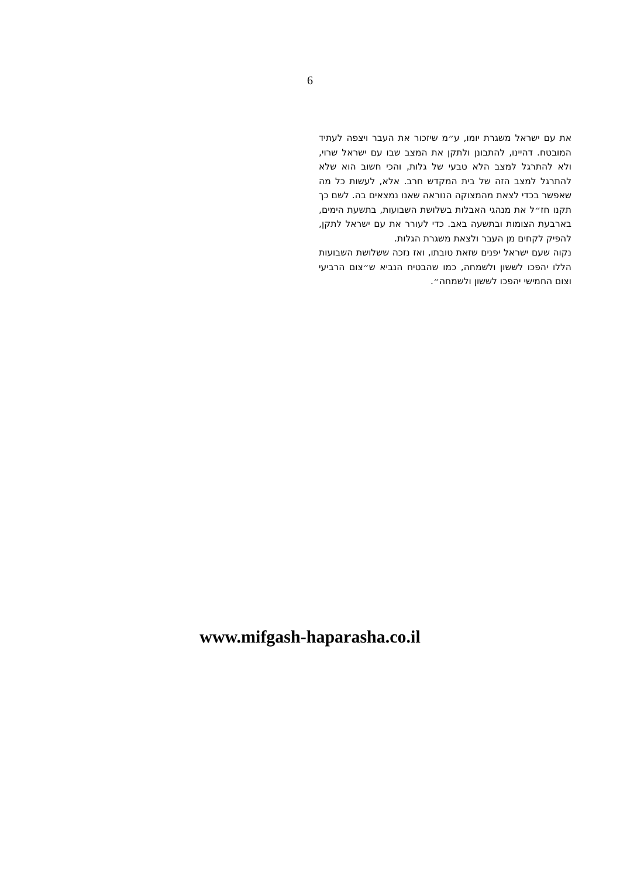6
את עם ישראל משגרת יומו, ע״מ שיזכור את העבר ויצפה לעתיד המובטח. דהיינו, להתבונן ולתקן את המצב שבו עם ישראל שרוי, ולא להתרגל למצב הלא טבעי של גלות, והכי חשוב הוא שלא להתרגל למצב הזה של בית המקדש חרב. אלא, לעשות כל מה שאפשר בכדי לצאת מהמצוקה הנוראה שאנו נמצאים בה. לשם כך תקנו חז״ל את מנהגי האבלות בשלושת השבועות, בתשעת הימים, בארבעת הצומות ובתשעה באב. כדי לעורר את עם ישראל לתקן, להפיק לקחים מן העבר ולצאת משגרת הגלות.
נקוה שעם ישראל יפנים שזאת טובתו, ואז נזכה ששלושת השבועות הללו יהפכו לששון ולשמחה, כמו שהבטיח הנביא ש״צום הרביעי וצום החמישי יהפכו לששון ולשמחה״.
www.mifgash-haparasha.co.il